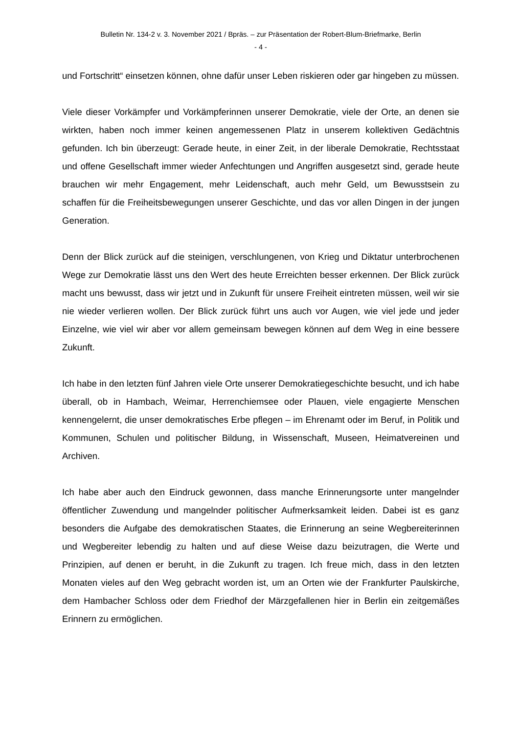Bulletin Nr. 134-2 v. 3. November 2021 / Bpräs. – zur Präsentation der Robert-Blum-Briefmarke, Berlin
- 4 -
und Fortschritt“ einsetzen können, ohne dafür unser Leben riskieren oder gar hingeben zu müssen.
Viele dieser Vorkämpfer und Vorkämpferinnen unserer Demokratie, viele der Orte, an denen sie wirkten, haben noch immer keinen angemessenen Platz in unserem kollektiven Gedächtnis gefunden. Ich bin überzeugt: Gerade heute, in einer Zeit, in der liberale Demokratie, Rechtsstaat und offene Gesellschaft immer wieder Anfechtungen und Angriffen ausgesetzt sind, gerade heute brauchen wir mehr Engagement, mehr Leidenschaft, auch mehr Geld, um Bewusstsein zu schaffen für die Freiheitsbewegungen unserer Geschichte, und das vor allen Dingen in der jungen Generation.
Denn der Blick zurück auf die steinigen, verschlungenen, von Krieg und Diktatur unterbrochenen Wege zur Demokratie lässt uns den Wert des heute Erreichten besser erkennen. Der Blick zurück macht uns bewusst, dass wir jetzt und in Zukunft für unsere Freiheit eintreten müssen, weil wir sie nie wieder verlieren wollen. Der Blick zurück führt uns auch vor Augen, wie viel jede und jeder Einzelne, wie viel wir aber vor allem gemeinsam bewegen können auf dem Weg in eine bessere Zukunft.
Ich habe in den letzten fünf Jahren viele Orte unserer Demokratiegeschichte besucht, und ich habe überall, ob in Hambach, Weimar, Herrenchiemsee oder Plauen, viele engagierte Menschen kennengelernt, die unser demokratisches Erbe pflegen – im Ehrenamt oder im Beruf, in Politik und Kommunen, Schulen und politischer Bildung, in Wissenschaft, Museen, Heimatvereinen und Archiven.
Ich habe aber auch den Eindruck gewonnen, dass manche Erinnerungsorte unter mangelnder öffentlicher Zuwendung und mangelnder politischer Aufmerksamkeit leiden. Dabei ist es ganz besonders die Aufgabe des demokratischen Staates, die Erinnerung an seine Wegbereiterinnen und Wegbereiter lebendig zu halten und auf diese Weise dazu beizutragen, die Werte und Prinzipien, auf denen er beruht, in die Zukunft zu tragen. Ich freue mich, dass in den letzten Monaten vieles auf den Weg gebracht worden ist, um an Orten wie der Frankfurter Paulskirche, dem Hambacher Schloss oder dem Friedhof der Märzgefallenen hier in Berlin ein zeitgemäßes Erinnern zu ermöglichen.